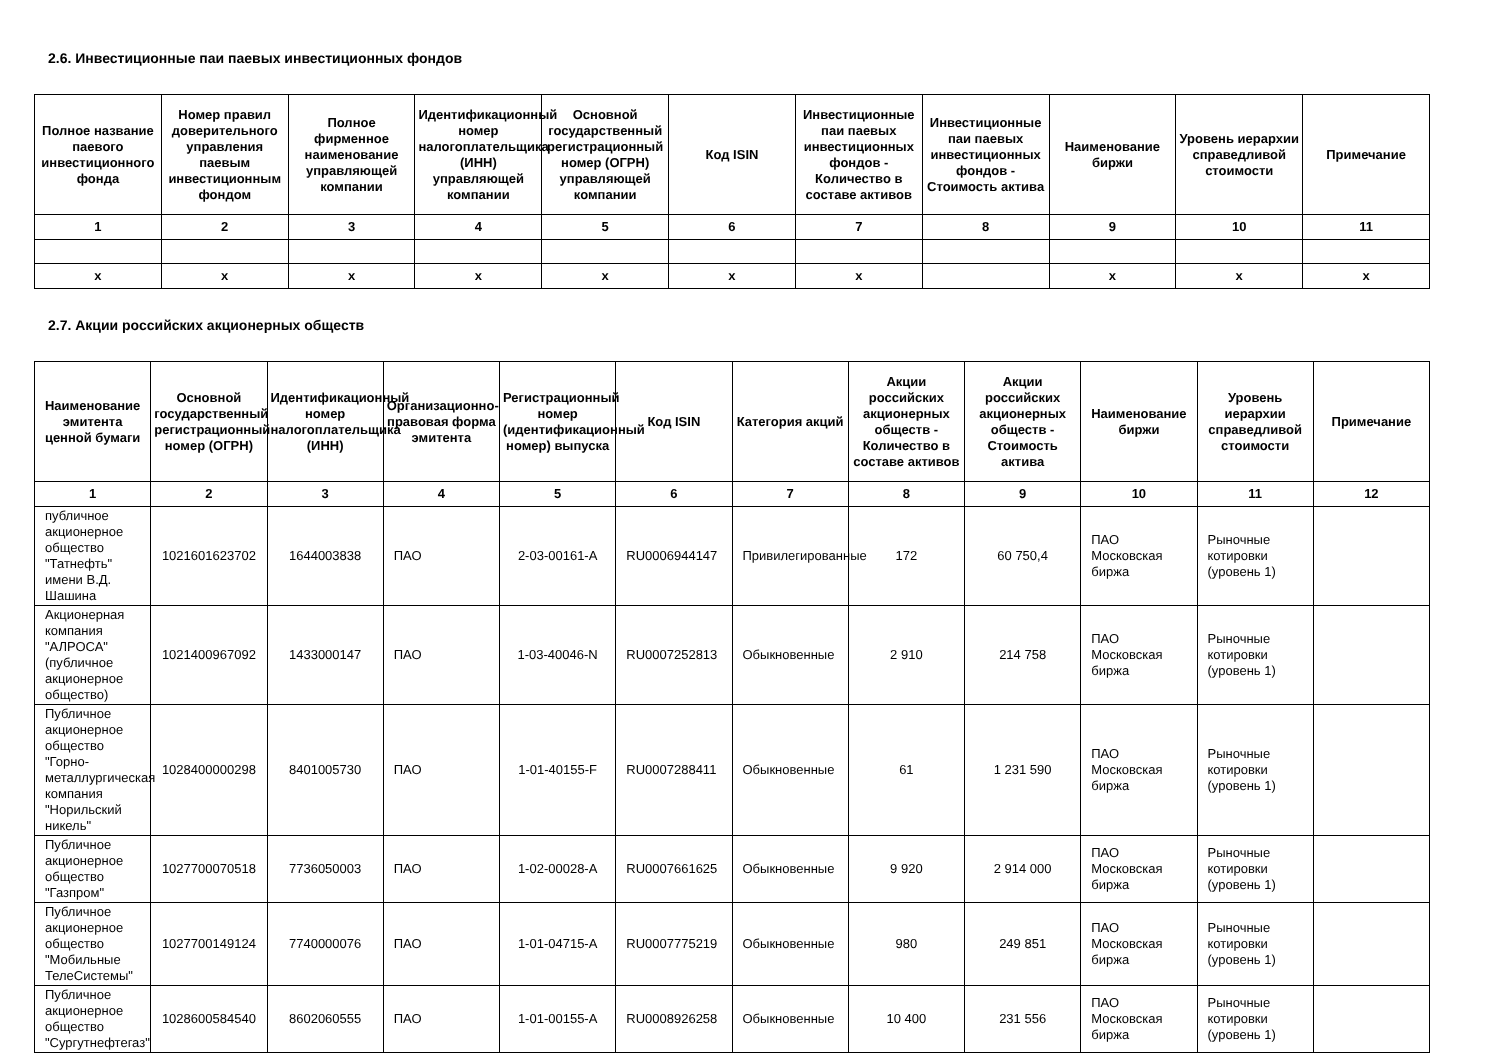2.6. Инвестиционные паи паевых инвестиционных фондов
| Полное название паевого инвестиционного фонда | Номер правил доверительного управления паевым инвестиционным фондом | Полное фирменное наименование управляющей компании | Идентификационный номер налогоплательщика (ИНН) управляющей компании | Основной государственный регистрационный номер (ОГРН) управляющей компании | Код ISIN | Инвестиционные паи паевых инвестиционных фондов - Количество в составе активов | Инвестиционные паи паевых инвестиционных фондов - Стоимость актива | Наименование биржи | Уровень иерархии справедливой стоимости | Примечание |
| --- | --- | --- | --- | --- | --- | --- | --- | --- | --- | --- |
| 1 | 2 | 3 | 4 | 5 | 6 | 7 | 8 | 9 | 10 | 11 |
| x | x | x | x | x | x | x | | x | x | x |
2.7. Акции российских акционерных обществ
| Наименование эмитента ценной бумаги | Основной государственный регистрационный номер (ОГРН) | Идентификационный номер налогоплательщика (ИНН) | Организационно-правовая форма эмитента | Регистрационный номер (идентификационный номер) выпуска | Код ISIN | Категория акций | Акции российских акционерных обществ - Количество в составе активов | Акции российских акционерных обществ - Стоимость актива | Наименование биржи | Уровень иерархии справедливой стоимости | Примечание |
| --- | --- | --- | --- | --- | --- | --- | --- | --- | --- | --- | --- |
| 1 | 2 | 3 | 4 | 5 | 6 | 7 | 8 | 9 | 10 | 11 | 12 |
| публичное акционерное общество "Татнефть" имени В.Д. Шашина | 1021601623702 | 1644003838 | ПАО | 2-03-00161-A | RU0006944147 | Привилегированные | 172 | 60 750,4 | ПАО Московская биржа | Рыночные котировки (уровень 1) | |
| Акционерная компания "АЛРОСА" (публичное акционерное общество) | 1021400967092 | 1433000147 | ПАО | 1-03-40046-N | RU0007252813 | Обыкновенные | 2 910 | 214 758 | ПАО Московская биржа | Рыночные котировки (уровень 1) | |
| Публичное акционерное общество "Горно-металлургическая компания "Норильский никель" | 1028400000298 | 8401005730 | ПАО | 1-01-40155-F | RU0007288411 | Обыкновенные | 61 | 1 231 590 | ПАО Московская биржа | Рыночные котировки (уровень 1) | |
| Публичное акционерное общество "Газпром" | 1027700070518 | 7736050003 | ПАО | 1-02-00028-A | RU0007661625 | Обыкновенные | 9 920 | 2 914 000 | ПАО Московская биржа | Рыночные котировки (уровень 1) | |
| Публичное акционерное общество "Мобильные ТелеСистемы" | 1027700149124 | 7740000076 | ПАО | 1-01-04715-A | RU0007775219 | Обыкновенные | 980 | 249 851 | ПАО Московская биржа | Рыночные котировки (уровень 1) | |
| Публичное акционерное общество "Сургутнефтегаз" | 1028600584540 | 8602060555 | ПАО | 1-01-00155-A | RU0008926258 | Обыкновенные | 10 400 | 231 556 | ПАО Московская биржа | Рыночные котировки (уровень 1) | |